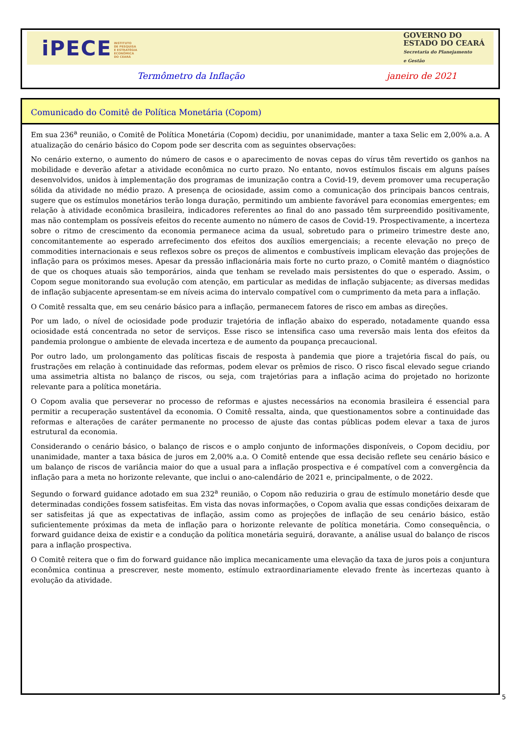iPECE INSTITUTO
DE PESQUISA
E ESTRATÉGIA
ECONÔMICA
DO CEARÁ
GOVERNO DO
ESTADO DO CEARÁ
Secretaria do Planejamento
e Gestão
Termômetro da Inflação janeiro de 2021
Comunicado do Comitê de Política Monetária (Copom)
Em sua 236<sup>a</sup> reunião, o Comitê de Política Monetária (Copom) decidiu, por unanimidade, manter a taxa Selic em 2,00% a.a. A atualização do cenário básico do Copom pode ser descrita com as seguintes observações:
No cenário externo, o aumento do número de casos e o aparecimento de novas cepas do vírus têm revertido os ganhos na mobilidade e deverão afetar a atividade econômica no curto prazo. No entanto, novos estímulos fiscais em alguns países desenvolvidos, unidos à implementação dos programas de imunização contra a Covid-19, devem promover uma recuperação sólida da atividade no médio prazo. A presença de ociosidade, assim como a comunicação dos principais bancos centrais, sugere que os estímulos monetários terão longa duração, permitindo um ambiente favorável para economias emergentes; em relação à atividade econômica brasileira, indicadores referentes ao final do ano passado têm surpreendido positivamente, mas não contemplam os possíveis efeitos do recente aumento no número de casos de Covid-19. Prospectivamente, a incerteza sobre o ritmo de crescimento da economia permanece acima da usual, sobretudo para o primeiro trimestre deste ano, concomitantemente ao esperado arrefecimento dos efeitos dos auxílios emergenciais; a recente elevação no preço de commodities internacionais e seus reflexos sobre os preços de alimentos e combustíveis implicam elevação das projeções de inflação para os próximos meses. Apesar da pressão inflacionária mais forte no curto prazo, o Comitê mantém o diagnóstico de que os choques atuais são temporários, ainda que tenham se revelado mais persistentes do que o esperado. Assim, o Copom segue monitorando sua evolução com atenção, em particular as medidas de inflação subjacente; as diversas medidas de inflação subjacente apresentam-se em níveis acima do intervalo compatível com o cumprimento da meta para a inflação.
O Comitê ressalta que, em seu cenário básico para a inflação, permanecem fatores de risco em ambas as direções.
Por um lado, o nível de ociosidade pode produzir trajetória de inflação abaixo do esperado, notadamente quando essa ociosidade está concentrada no setor de serviços. Esse risco se intensifica caso uma reversão mais lenta dos efeitos da pandemia prolongue o ambiente de elevada incerteza e de aumento da poupança precaucional.
Por outro lado, um prolongamento das políticas fiscais de resposta à pandemia que piore a trajetória fiscal do país, ou frustrações em relação à continuidade das reformas, podem elevar os prêmios de risco. O risco fiscal elevado segue criando uma assimetria altista no balanço de riscos, ou seja, com trajetórias para a inflação acima do projetado no horizonte relevante para a política monetária.
O Copom avalia que perseverar no processo de reformas e ajustes necessários na economia brasileira é essencial para permitir a recuperação sustentável da economia. O Comitê ressalta, ainda, que questionamentos sobre a continuidade das reformas e alterações de caráter permanente no processo de ajuste das contas públicas podem elevar a taxa de juros estrutural da economia.
Considerando o cenário básico, o balanço de riscos e o amplo conjunto de informações disponíveis, o Copom decidiu, por unanimidade, manter a taxa básica de juros em 2,00% a.a. O Comitê entende que essa decisão reflete seu cenário básico e um balanço de riscos de variância maior do que a usual para a inflação prospectiva e é compatível com a convergência da inflação para a meta no horizonte relevante, que inclui o ano-calendário de 2021 e, principalmente, o de 2022.
Segundo o forward guidance adotado em sua 232<sup>a</sup> reunião, o Copom não reduziria o grau de estímulo monetário desde que determinadas condições fossem satisfeitas. Em vista das novas informações, o Copom avalia que essas condições deixaram de ser satisfeitas já que as expectativas de inflação, assim como as projeções de inflação de seu cenário básico, estão suficientemente próximas da meta de inflação para o horizonte relevante de política monetária. Como consequência, o forward guidance deixa de existir e a condução da política monetária seguirá, doravante, a análise usual do balanço de riscos para a inflação prospectiva.
O Comitê reitera que o fim do forward guidance não implica mecanicamente uma elevação da taxa de juros pois a conjuntura econômica continua a prescrever, neste momento, estímulo extraordinariamente elevado frente às incertezas quanto à evolução da atividade.
5